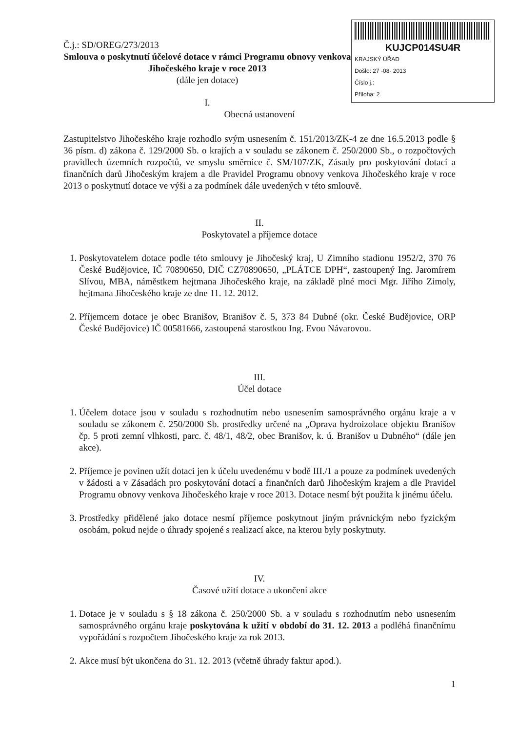KUJCP014SU4R
KRAJSKÝ ÚŘAD
Došlo: 27 -08- 2013
Číslo j.:
Příloha: 2
Č.j.: SD/OREG/273/2013
Smlouva o poskytnutí účelové dotace v rámci Programu obnovy venkova Jihočeského kraje v roce 2013
(dále jen dotace)
I.
Obecná ustanovení
Zastupitelstvo Jihočeského kraje rozhodlo svým usnesením č. 151/2013/ZK-4 ze dne 16.5.2013 podle § 36 písm. d) zákona č. 129/2000 Sb. o krajích a v souladu se zákonem č. 250/2000 Sb., o rozpočtových pravidlech územních rozpočtů, ve smyslu směrnice č. SM/107/ZK, Zásady pro poskytování dotací a finančních darů Jihočeským krajem a dle Pravidel Programu obnovy venkova Jihočeského kraje v roce 2013 o poskytnutí dotace ve výši a za podmínek dále uvedených v této smlouvě.
II.
Poskytovatel a příjemce dotace
1. Poskytovatelem dotace podle této smlouvy je Jihočeský kraj, U Zimního stadionu 1952/2, 370 76 České Budějovice, IČ 70890650, DIČ CZ70890650, „PLÁTCE DPH“, zastoupený Ing. Jaromírem Slívou, MBA, náměstkem hejtmana Jihočeského kraje, na základě plné moci Mgr. Jiřího Zimoly, hejtmana Jihočeského kraje ze dne 11. 12. 2012.
2. Příjemcem dotace je obec Branišov, Branišov č. 5, 373 84 Dubné (okr. České Budějovice, ORP České Budějovice) IČ 00581666, zastoupená starostkou Ing. Evou Návarovou.
III.
Účel dotace
1. Účelem dotace jsou v souladu s rozhodnutím nebo usnesením samosprávného orgánu kraje a v souladu se zákonem č. 250/2000 Sb. prostředky určené na „Oprava hydroizolace objektu Branišov čp. 5 proti zemní vlhkosti, parc. č. 48/1, 48/2, obec Branišov, k. ú. Branišov u Dubného“ (dále jen akce).
2. Příjemce je povinen užít dotaci jen k účelu uvedenému v bodě III./1 a pouze za podmínek uvedených v žádosti a v Zásadách pro poskytování dotací a finančních darů Jihočeským krajem a dle Pravidel Programu obnovy venkova Jihočeského kraje v roce 2013. Dotace nesmí být použita k jinému účelu.
3. Prostředky přidělené jako dotace nesmí příjemce poskytnout jiným právnickým nebo fyzickým osobám, pokud nejde o úhrady spojené s realizací akce, na kterou byly poskytnuty.
IV.
Časové užití dotace a ukončení akce
1. Dotace je v souladu s § 18 zákona č. 250/2000 Sb. a v souladu s rozhodnutím nebo usnesením samosprávného orgánu kraje poskytována k užití v období do 31. 12. 2013 a podléhá finančnímu vypořádání s rozpočtem Jihočeského kraje za rok 2013.
2. Akce musí být ukončena do 31. 12. 2013 (včetně úhrady faktur apod.).
1